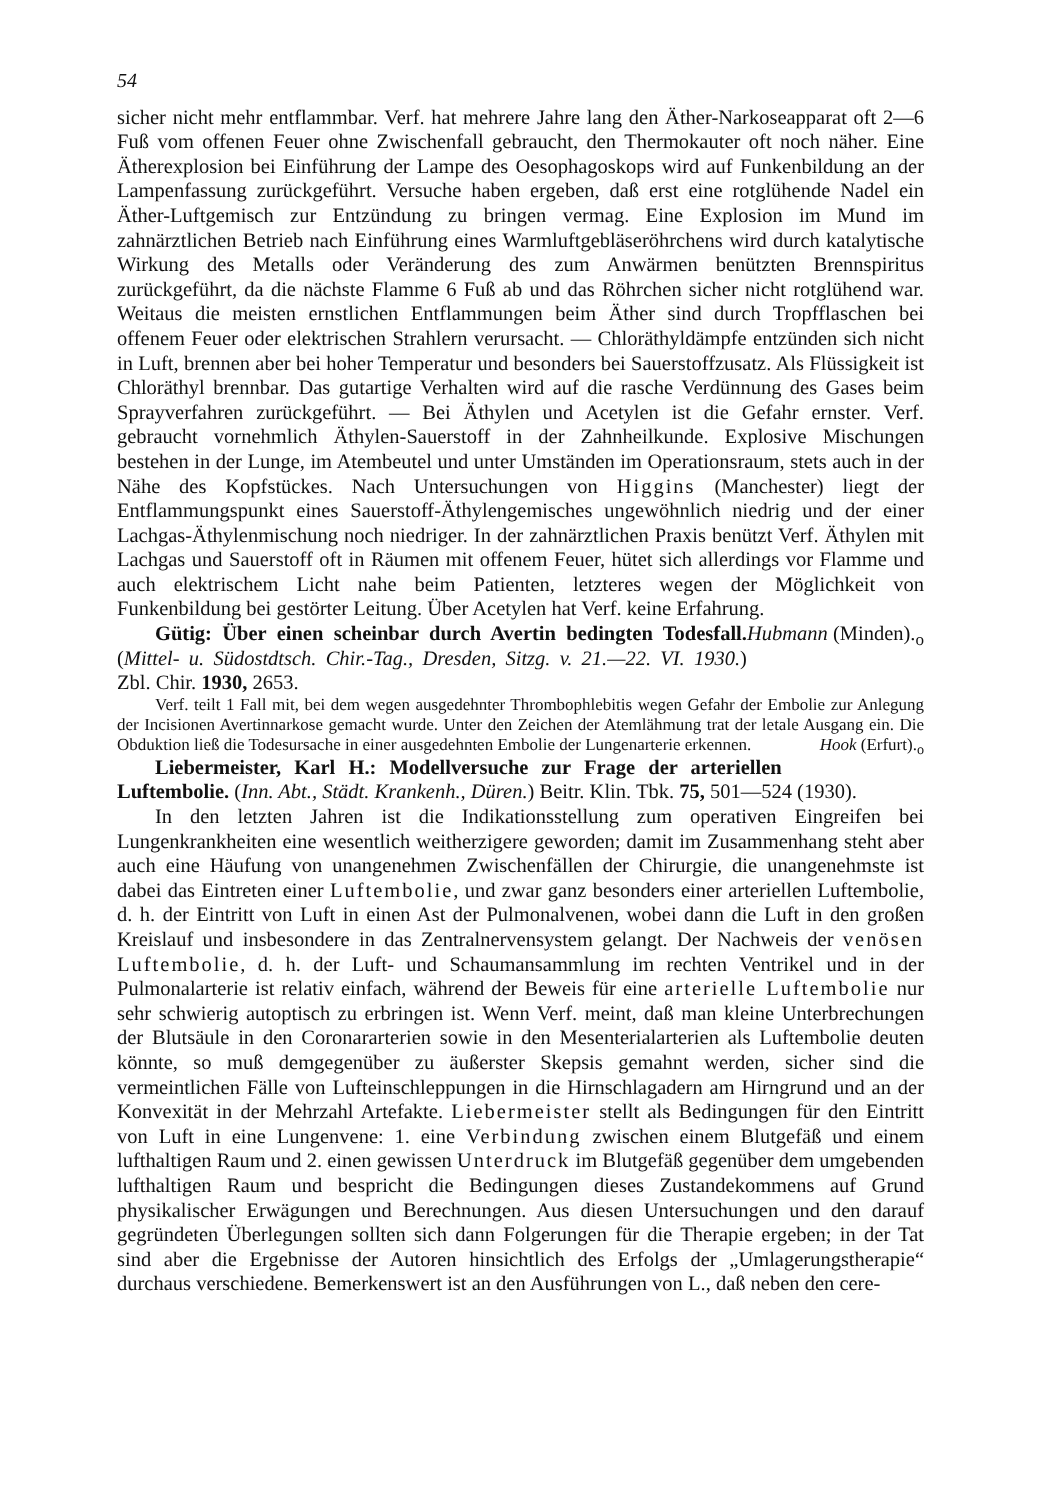54
sicher nicht mehr entflammbar. Verf. hat mehrere Jahre lang den Äther-Narkoseapparat oft 2—6 Fuß vom offenen Feuer ohne Zwischenfall gebraucht, den Thermokauter oft noch näher. Eine Ätherexplosion bei Einführung der Lampe des Oesophagoskops wird auf Funkenbildung an der Lampenfassung zurückgeführt. Versuche haben ergeben, daß erst eine rotglühende Nadel ein Äther-Luftgemisch zur Entzündung zu bringen vermag. Eine Explosion im Mund im zahnärztlichen Betrieb nach Einführung eines Warmluftgebläseröhrchens wird durch katalytische Wirkung des Metalls oder Veränderung des zum Anwärmen benützten Brennspiritus zurückgeführt, da die nächste Flamme 6 Fuß ab und das Röhrchen sicher nicht rotglühend war. Weitaus die meisten ernstlichen Entflammungen beim Äther sind durch Tropfflaschen bei offenem Feuer oder elektrischen Strahlern verursacht. — Chloräthyldämpfe entzünden sich nicht in Luft, brennen aber bei hoher Temperatur und besonders bei Sauerstoffzusatz. Als Flüssigkeit ist Chloräthyl brennbar. Das gutartige Verhalten wird auf die rasche Verdünnung des Gases beim Sprayverfahren zurückgeführt. — Bei Äthylen und Acetylen ist die Gefahr ernster. Verf. gebraucht vornehmlich Äthylen-Sauerstoff in der Zahnheilkunde. Explosive Mischungen bestehen in der Lunge, im Atembeutel und unter Umständen im Operationsraum, stets auch in der Nähe des Kopfstückes. Nach Untersuchungen von Higgins (Manchester) liegt der Entflammungspunkt eines Sauerstoff-Äthylengemisches ungewöhnlich niedrig und der einer Lachgas-Äthylenmischung noch niedriger. In der zahnärztlichen Praxis benützt Verf. Äthylen mit Lachgas und Sauerstoff oft in Räumen mit offenem Feuer, hütet sich allerdings vor Flamme und auch elektrischem Licht nahe beim Patienten, letzteres wegen der Möglichkeit von Funkenbildung bei gestörter Leitung. Über Acetylen hat Verf. keine Erfahrung. Hubmann (Minden).<sub>o</sub>
Gütig: Über einen scheinbar durch Avertin bedingten Todesfall. (Mittel- u. Südostdtsch. Chir.-Tag., Dresden, Sitzg. v. 21.—22. VI. 1930.) Zbl. Chir. 1930, 2653.
Verf. teilt 1 Fall mit, bei dem wegen ausgedehnter Thrombophlebitis wegen Gefahr der Embolie zur Anlegung der Incisionen Avertinnarkose gemacht wurde. Unter den Zeichen der Atemlähmung trat der letale Ausgang ein. Die Obduktion ließ die Todesursache in einer ausgedehnten Embolie der Lungenarterie erkennen. Hook (Erfurt).<sub>o</sub>
Liebermeister, Karl H.: Modellversuche zur Frage der arteriellen Luftembolie. (Inn. Abt., Städt. Krankenh., Düren.) Beitr. Klin. Tbk. 75, 501—524 (1930).
In den letzten Jahren ist die Indikationsstellung zum operativen Eingreifen bei Lungenkrankheiten eine wesentlich weitherzigere geworden; damit im Zusammenhang steht aber auch eine Häufung von unangenehmen Zwischenfällen der Chirurgie, die unangenehmste ist dabei das Eintreten einer Luftembolie, und zwar ganz besonders einer arteriellen Luftembolie, d. h. der Eintritt von Luft in einen Ast der Pulmonalvenen, wobei dann die Luft in den großen Kreislauf und insbesondere in das Zentralnervensystem gelangt. Der Nachweis der venösen Luftembolie, d. h. der Luft- und Schaumansammlung im rechten Ventrikel und in der Pulmonalarterie ist relativ einfach, während der Beweis für eine arterielle Luftembolie nur sehr schwierig autoptisch zu erbringen ist. Wenn Verf. meint, daß man kleine Unterbrechungen der Blutsäule in den Coronararterien sowie in den Mesenterialarterien als Luftembolie deuten könnte, so muß demgegenüber zu äußerster Skepsis gemahnt werden, sicher sind die vermeintlichen Fälle von Lufteinschleppungen in die Hirnschlagadern am Hirngrund und an der Konvexität in der Mehrzahl Artefakte. Liebermeister stellt als Bedingungen für den Eintritt von Luft in eine Lungenvene: 1. eine Verbindung zwischen einem Blutgefäß und einem lufthaltigen Raum und 2. einen gewissen Unterdruck im Blutgefäß gegenüber dem umgebenden lufthaltigen Raum und bespricht die Bedingungen dieses Zustandekommens auf Grund physikalischer Erwägungen und Berechnungen. Aus diesen Untersuchungen und den darauf gegründeten Überlegungen sollten sich dann Folgerungen für die Therapie ergeben; in der Tat sind aber die Ergebnisse der Autoren hinsichtlich des Erfolgs der „Umlagerungstherapie“ durchaus verschiedene. Bemerkenswert ist an den Ausführungen von L., daß neben den cere-